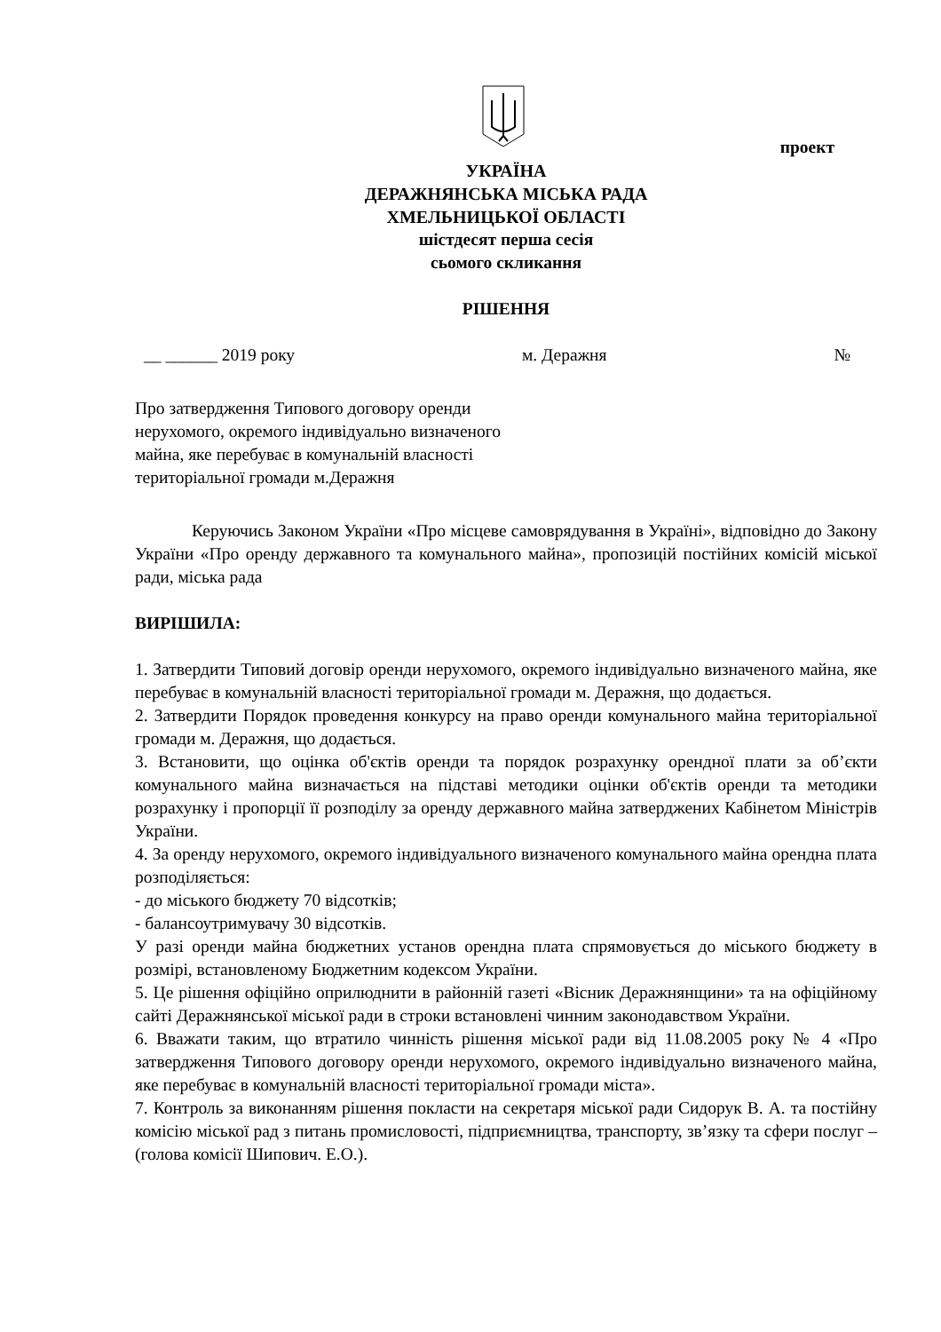проект
УКРАЇНА
ДЕРАЖНЯНСЬКА МІСЬКА РАДА
ХМЕЛЬНИЦЬКОЇ ОБЛАСТІ
шістдесят перша сесія
сьомого скликання
РІШЕННЯ
__ ______ 2019 року м. Деражня №
Про затвердження Типового договору оренди
нерухомого, окремого індивідуально визначеного
майна, яке перебуває в комунальній власності
територіальної громади м.Деражня
Керуючись Законом України «Про місцеве самоврядування в Україні», відповідно до Закону України «Про оренду державного та комунального майна», пропозицій постійних комісій міської ради, міська рада
ВИРІШИЛА:
1. Затвердити Типовий договір оренди нерухомого, окремого індивідуально визначеного майна, яке перебуває в комунальній власності територіальної громади м. Деражня, що додається.
2. Затвердити Порядок проведення конкурсу на право оренди комунального майна територіальної громади м. Деражня, що додається.
3. Встановити, що оцінка об'єктів оренди та порядок розрахунку орендної плати за об’єкти комунального майна визначається на підставі методики оцінки об'єктів оренди та методики розрахунку і пропорції її розподілу за оренду державного майна затверджених Кабінетом Міністрів України.
4. За оренду нерухомого, окремого індивідуального визначеного комунального майна орендна плата розподіляється:
- до міського бюджету 70 відсотків;
- балансоутримувачу 30 відсотків.
У разі оренди майна бюджетних установ орендна плата спрямовується до міського бюджету в розмірі, встановленому Бюджетним кодексом України.
5. Це рішення офіційно оприлюднити в районній газеті «Вісник Деражнянщини» та на офіційному сайті Деражнянської міської ради в строки встановлені чинним законодавством України.
6. Вважати таким, що втратило чинність рішення міської ради від 11.08.2005 року № 4 «Про затвердження Типового договору оренди нерухомого, окремого індивідуально визначеного майна, яке перебуває в комунальній власності територіальної громади міста».
7. Контроль за виконанням рішення покласти на секретаря міської ради Сидорук В. А. та постійну комісію міської рад з питань промисловості, підприємництва, транспорту, зв’язку та сфери послуг – (голова комісії Шипович. Е.О.).